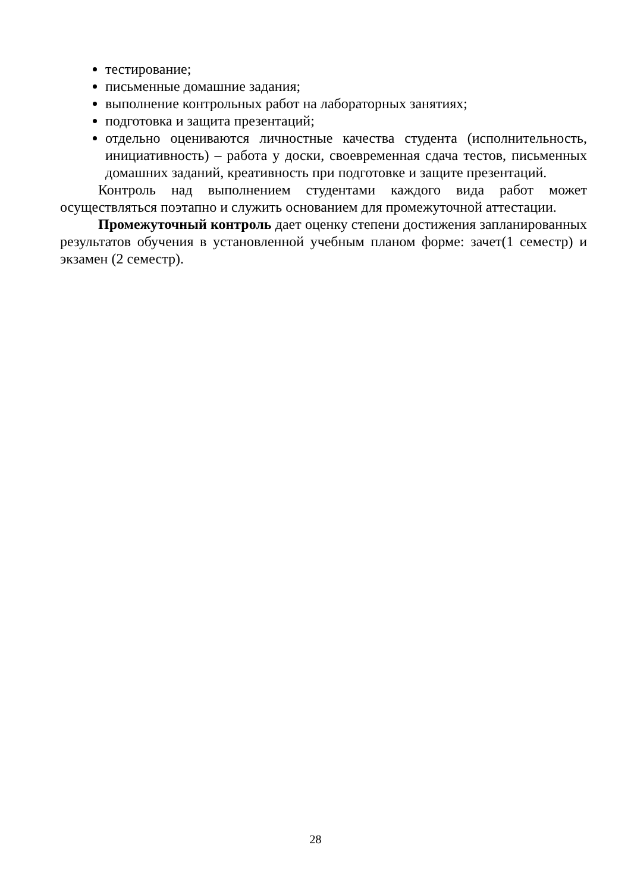тестирование;
письменные домашние задания;
выполнение контрольных работ на лабораторных занятиях;
подготовка и защита презентаций;
отдельно оцениваются личностные качества студента (исполнительность, инициативность) – работа у доски, своевременная сдача тестов, письменных домашних заданий, креативность при подготовке и защите презентаций.
Контроль над выполнением студентами каждого вида работ может осуществляться поэтапно и служить основанием для промежуточной аттестации.
Промежуточный контроль дает оценку степени достижения запланированных результатов обучения в установленной учебным планом форме: зачет(1 семестр) и экзамен (2 семестр).
28